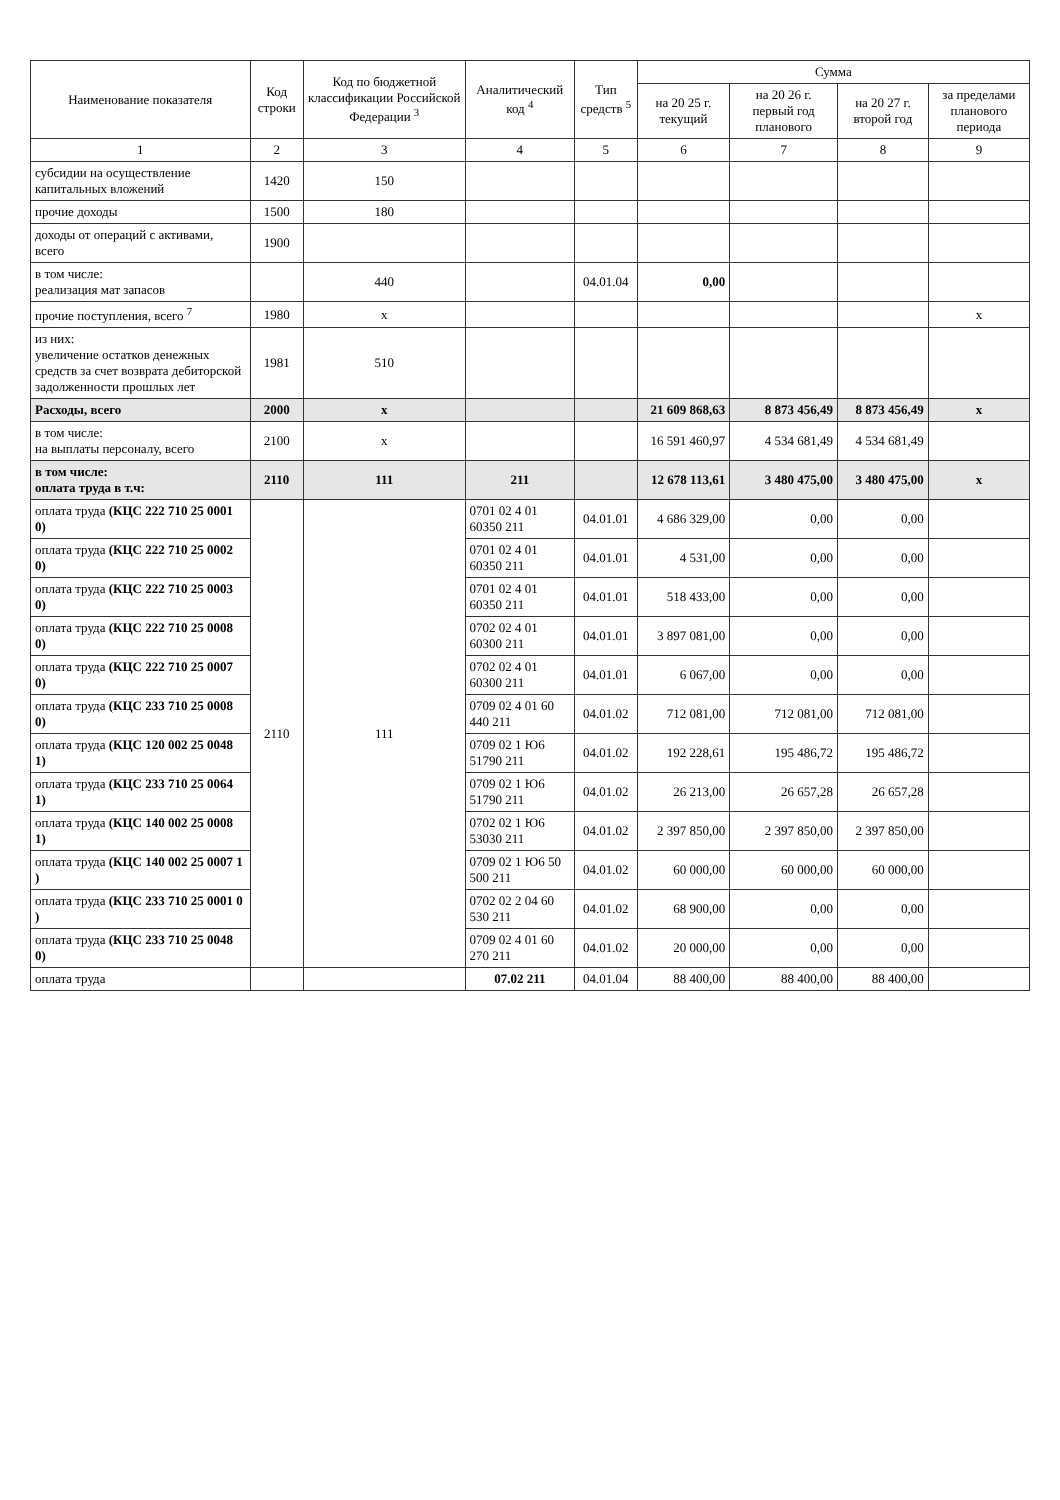| Наименование показателя | Код строки | Код по бюджетной классификации Российской Федерации <sup>3</sup> | Аналитический код <sup>4</sup> | Тип средств <sup>5</sup> | Сумма | | | |
| --- | --- | --- | --- | --- | --- | --- | --- | --- |
| | | | | | на 20 25 г. текущий | на 20 26 г. первый год планового | на 20 27 г. второй год | за пределами планового периода |
| 1 | 2 | 3 | 4 | 5 | 6 | 7 | 8 | 9 |
| субсидии на осуществление капитальных вложений | 1420 | 150 | | | | | | |
| прочие доходы | 1500 | 180 | | | | | | |
| доходы от операций с активами, всего | 1900 | | | | | | | |
| в том числе: реализация мат запасов | | 440 | | 04.01.04 | 0,00 | | | |
| прочие поступления, всего <sup>7</sup> | 1980 | x | | | | | | x |
| из них: увеличение остатков денежных средств за счет возврата дебиторской задолженности прошлых лет | 1981 | 510 | | | | | | |
| Расходы, всего | 2000 | x | | | 21 609 868,63 | 8 873 456,49 | 8 873 456,49 | x |
| в том числе: на выплаты персоналу, всего | 2100 | x | | | 16 591 460,97 | 4 534 681,49 | 4 534 681,49 | |
| в том числе: оплата труда в т.ч: | 2110 | 111 | 211 | | 12 678 113,61 | 3 480 475,00 | 3 480 475,00 | x |
| оплата труда (КЦС 222 710 25 0001 0) | 2110 | 111 | 0701 02 4 01 60350 211 | 04.01.01 | 4 686 329,00 | 0,00 | 0,00 | |
| оплата труда (КЦС 222 710 25 0002 0) | | | 0701 02 4 01 60350 211 | 04.01.01 | 4 531,00 | 0,00 | 0,00 | |
| оплата труда (КЦС 222 710 25 0003 0) | | | 0701 02 4 01 60350 211 | 04.01.01 | 518 433,00 | 0,00 | 0,00 | |
| оплата труда (КЦС 222 710 25 0008 0) | | | 0702 02 4 01 60300 211 | 04.01.01 | 3 897 081,00 | 0,00 | 0,00 | |
| оплата труда (КЦС 222 710 25 0007 0) | | | 0702 02 4 01 60300 211 | 04.01.01 | 6 067,00 | 0,00 | 0,00 | |
| оплата труда (КЦС 233 710 25 0008 0) | | | 0709 02 4 01 60 440 211 | 04.01.02 | 712 081,00 | 712 081,00 | 712 081,00 | |
| оплата труда (КЦС 120 002 25 0048 1) | | | 0709 02 1 Ю6 51790 211 | 04.01.02 | 192 228,61 | 195 486,72 | 195 486,72 | |
| оплата труда (КЦС 233 710 25 0064 1) | | | 0709 02 1 Ю6 51790 211 | 04.01.02 | 26 213,00 | 26 657,28 | 26 657,28 | |
| оплата труда (КЦС 140 002 25 0008 1) | | | 0702 02 1 Ю6 53030 211 | 04.01.02 | 2 397 850,00 | 2 397 850,00 | 2 397 850,00 | |
| оплата труда (КЦС 140 002 25 0007 1 ) | | | 0709 02 1 Ю6 50 500 211 | 04.01.02 | 60 000,00 | 60 000,00 | 60 000,00 | |
| оплата труда (КЦС 233 710 25 0001 0 ) | | | 0702 02 2 04 60 530 211 | 04.01.02 | 68 900,00 | 0,00 | 0,00 | |
| оплата труда (КЦС 233 710 25 0048 0) | | | 0709 02 4 01 60 270 211 | 04.01.02 | 20 000,00 | 0,00 | 0,00 | |
| оплата труда | | | 07.02 211 | 04.01.04 | 88 400,00 | 88 400,00 | 88 400,00 | |